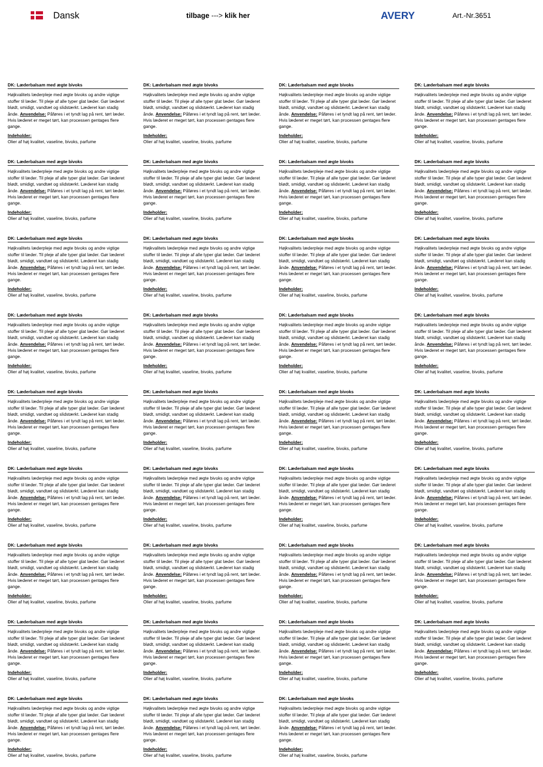Dansk
tilbage ---> klik her
AVERY
Art.-Nr.3651
DK: Læderbalsam med ægte bivoks
Højkvalitets læderpleje med ægte bivoks og andre vigtige stoffer til læder. Til pleje af alle typer glat læder. Gør læderet blødt, smidigt, vandtæt og slidstærkt. Læderet kan stadig ånde. Anvendelse: Påføres i et tyndt lag på rent, tørt læder. Hvis læderet er meget tørt, kan processen gentages flere gange.
Indeholder:
Olier af høj kvalitet, vaseline, bivoks, parfume
DK: Læderbalsam med ægte bivoks
Højkvalitets læderpleje med ægte bivoks og andre vigtige stoffer til læder. Til pleje af alle typer glat læder. Gør læderet blødt, smidigt, vandtæt og slidstærkt. Læderet kan stadig ånde. Anvendelse: Påføres i et tyndt lag på rent, tørt læder. Hvis læderet er meget tørt, kan processen gentages flere gange.
Indeholder:
Olier af høj kvalitet, vaseline, bivoks, parfume
DK: Læderbalsam med ægte bivoks
Højkvalitets læderpleje med ægte bivoks og andre vigtige stoffer til læder. Til pleje af alle typer glat læder. Gør læderet blødt, smidigt, vandtæt og slidstærkt. Læderet kan stadig ånde. Anvendelse: Påføres i et tyndt lag på rent, tørt læder. Hvis læderet er meget tørt, kan processen gentages flere gange.
Indeholder:
Olier af høj kvalitet, vaseline, bivoks, parfume
DK: Læderbalsam med ægte bivoks
Højkvalitets læderpleje med ægte bivoks og andre vigtige stoffer til læder. Til pleje af alle typer glat læder. Gør læderet blødt, smidigt, vandtæt og slidstærkt. Læderet kan stadig ånde. Anvendelse: Påføres i et tyndt lag på rent, tørt læder. Hvis læderet er meget tørt, kan processen gentages flere gange.
Indeholder:
Olier af høj kvalitet, vaseline, bivoks, parfume
DK: Læderbalsam med ægte bivoks
Højkvalitets læderpleje med ægte bivoks og andre vigtige stoffer til læder. Til pleje af alle typer glat læder. Gør læderet blødt, smidigt, vandtæt og slidstærkt. Læderet kan stadig ånde. Anvendelse: Påføres i et tyndt lag på rent, tørt læder. Hvis læderet er meget tørt, kan processen gentages flere gange.
Indeholder:
Olier af høj kvalitet, vaseline, bivoks, parfume
DK: Læderbalsam med ægte bivoks
Højkvalitets læderpleje med ægte bivoks og andre vigtige stoffer til læder. Til pleje af alle typer glat læder. Gør læderet blødt, smidigt, vandtæt og slidstærkt. Læderet kan stadig ånde. Anvendelse: Påføres i et tyndt lag på rent, tørt læder. Hvis læderet er meget tørt, kan processen gentages flere gange.
Indeholder:
Olier af høj kvalitet, vaseline, bivoks, parfume
DK: Læderbalsam med ægte bivoks
Højkvalitets læderpleje med ægte bivoks og andre vigtige stoffer til læder. Til pleje af alle typer glat læder. Gør læderet blødt, smidigt, vandtæt og slidstærkt. Læderet kan stadig ånde. Anvendelse: Påføres i et tyndt lag på rent, tørt læder. Hvis læderet er meget tørt, kan processen gentages flere gange.
Indeholder:
Olier af høj kvalitet, vaseline, bivoks, parfume
DK: Læderbalsam med ægte bivoks
Højkvalitets læderpleje med ægte bivoks og andre vigtige stoffer til læder. Til pleje af alle typer glat læder. Gør læderet blødt, smidigt, vandtæt og slidstærkt. Læderet kan stadig ånde. Anvendelse: Påføres i et tyndt lag på rent, tørt læder. Hvis læderet er meget tørt, kan processen gentages flere gange.
Indeholder:
Olier af høj kvalitet, vaseline, bivoks, parfume
DK: Læderbalsam med ægte bivoks
Højkvalitets læderpleje med ægte bivoks og andre vigtige stoffer til læder. Til pleje af alle typer glat læder. Gør læderet blødt, smidigt, vandtæt og slidstærkt. Læderet kan stadig ånde. Anvendelse: Påføres i et tyndt lag på rent, tørt læder. Hvis læderet er meget tørt, kan processen gentages flere gange.
Indeholder:
Olier af høj kvalitet, vaseline, bivoks, parfume
DK: Læderbalsam med ægte bivoks
Højkvalitets læderpleje med ægte bivoks og andre vigtige stoffer til læder. Til pleje af alle typer glat læder. Gør læderet blødt, smidigt, vandtæt og slidstærkt. Læderet kan stadig ånde. Anvendelse: Påføres i et tyndt lag på rent, tørt læder. Hvis læderet er meget tørt, kan processen gentages flere gange.
Indeholder:
Olier af høj kvalitet, vaseline, bivoks, parfume
DK: Læderbalsam med ægte bivoks
Højkvalitets læderpleje med ægte bivoks og andre vigtige stoffer til læder. Til pleje af alle typer glat læder. Gør læderet blødt, smidigt, vandtæt og slidstærkt. Læderet kan stadig ånde. Anvendelse: Påføres i et tyndt lag på rent, tørt læder. Hvis læderet er meget tørt, kan processen gentages flere gange.
Indeholder:
Olier af høj kvalitet, vaseline, bivoks, parfume
DK: Læderbalsam med ægte bivoks
Højkvalitets læderpleje med ægte bivoks og andre vigtige stoffer til læder. Til pleje af alle typer glat læder. Gør læderet blødt, smidigt, vandtæt og slidstærkt. Læderet kan stadig ånde. Anvendelse: Påføres i et tyndt lag på rent, tørt læder. Hvis læderet er meget tørt, kan processen gentages flere gange.
Indeholder:
Olier af høj kvalitet, vaseline, bivoks, parfume
DK: Læderbalsam med ægte bivoks
Højkvalitets læderpleje med ægte bivoks og andre vigtige stoffer til læder. Til pleje af alle typer glat læder. Gør læderet blødt, smidigt, vandtæt og slidstærkt. Læderet kan stadig ånde. Anvendelse: Påføres i et tyndt lag på rent, tørt læder. Hvis læderet er meget tørt, kan processen gentages flere gange.
Indeholder:
Olier af høj kvalitet, vaseline, bivoks, parfume
DK: Læderbalsam med ægte bivoks
Højkvalitets læderpleje med ægte bivoks og andre vigtige stoffer til læder. Til pleje af alle typer glat læder. Gør læderet blødt, smidigt, vandtæt og slidstærkt. Læderet kan stadig ånde. Anvendelse: Påføres i et tyndt lag på rent, tørt læder. Hvis læderet er meget tørt, kan processen gentages flere gange.
Indeholder:
Olier af høj kvalitet, vaseline, bivoks, parfume
DK: Læderbalsam med ægte bivoks
Højkvalitets læderpleje med ægte bivoks og andre vigtige stoffer til læder. Til pleje af alle typer glat læder. Gør læderet blødt, smidigt, vandtæt og slidstærkt. Læderet kan stadig ånde. Anvendelse: Påføres i et tyndt lag på rent, tørt læder. Hvis læderet er meget tørt, kan processen gentages flere gange.
Indeholder:
Olier af høj kvalitet, vaseline, bivoks, parfume
DK: Læderbalsam med ægte bivoks
Højkvalitets læderpleje med ægte bivoks og andre vigtige stoffer til læder. Til pleje af alle typer glat læder. Gør læderet blødt, smidigt, vandtæt og slidstærkt. Læderet kan stadig ånde. Anvendelse: Påføres i et tyndt lag på rent, tørt læder. Hvis læderet er meget tørt, kan processen gentages flere gange.
Indeholder:
Olier af høj kvalitet, vaseline, bivoks, parfume
DK: Læderbalsam med ægte bivoks
Højkvalitets læderpleje med ægte bivoks og andre vigtige stoffer til læder. Til pleje af alle typer glat læder. Gør læderet blødt, smidigt, vandtæt og slidstærkt. Læderet kan stadig ånde. Anvendelse: Påføres i et tyndt lag på rent, tørt læder. Hvis læderet er meget tørt, kan processen gentages flere gange.
Indeholder:
Olier af høj kvalitet, vaseline, bivoks, parfume
DK: Læderbalsam med ægte bivoks
Højkvalitets læderpleje med ægte bivoks og andre vigtige stoffer til læder. Til pleje af alle typer glat læder. Gør læderet blødt, smidigt, vandtæt og slidstærkt. Læderet kan stadig ånde. Anvendelse: Påføres i et tyndt lag på rent, tørt læder. Hvis læderet er meget tørt, kan processen gentages flere gange.
Indeholder:
Olier af høj kvalitet, vaseline, bivoks, parfume
DK: Læderbalsam med ægte bivoks
Højkvalitets læderpleje med ægte bivoks og andre vigtige stoffer til læder. Til pleje af alle typer glat læder. Gør læderet blødt, smidigt, vandtæt og slidstærkt. Læderet kan stadig ånde. Anvendelse: Påføres i et tyndt lag på rent, tørt læder. Hvis læderet er meget tørt, kan processen gentages flere gange.
Indeholder:
Olier af høj kvalitet, vaseline, bivoks, parfume
DK: Læderbalsam med ægte bivoks
Højkvalitets læderpleje med ægte bivoks og andre vigtige stoffer til læder. Til pleje af alle typer glat læder. Gør læderet blødt, smidigt, vandtæt og slidstærkt. Læderet kan stadig ånde. Anvendelse: Påføres i et tyndt lag på rent, tørt læder. Hvis læderet er meget tørt, kan processen gentages flere gange.
Indeholder:
Olier af høj kvalitet, vaseline, bivoks, parfume
DK: Læderbalsam med ægte bivoks
Højkvalitets læderpleje med ægte bivoks og andre vigtige stoffer til læder. Til pleje af alle typer glat læder. Gør læderet blødt, smidigt, vandtæt og slidstærkt. Læderet kan stadig ånde. Anvendelse: Påføres i et tyndt lag på rent, tørt læder. Hvis læderet er meget tørt, kan processen gentages flere gange.
Indeholder:
Olier af høj kvalitet, vaseline, bivoks, parfume
DK: Læderbalsam med ægte bivoks
Højkvalitets læderpleje med ægte bivoks og andre vigtige stoffer til læder. Til pleje af alle typer glat læder. Gør læderet blødt, smidigt, vandtæt og slidstærkt. Læderet kan stadig ånde. Anvendelse: Påføres i et tyndt lag på rent, tørt læder. Hvis læderet er meget tørt, kan processen gentages flere gange.
Indeholder:
Olier af høj kvalitet, vaseline, bivoks, parfume
DK: Læderbalsam med ægte bivoks
Højkvalitets læderpleje med ægte bivoks og andre vigtige stoffer til læder. Til pleje af alle typer glat læder. Gør læderet blødt, smidigt, vandtæt og slidstærkt. Læderet kan stadig ånde. Anvendelse: Påføres i et tyndt lag på rent, tørt læder. Hvis læderet er meget tørt, kan processen gentages flere gange.
Indeholder:
Olier af høj kvalitet, vaseline, bivoks, parfume
DK: Læderbalsam med ægte bivoks
Højkvalitets læderpleje med ægte bivoks og andre vigtige stoffer til læder. Til pleje af alle typer glat læder. Gør læderet blødt, smidigt, vandtæt og slidstærkt. Læderet kan stadig ånde. Anvendelse: Påføres i et tyndt lag på rent, tørt læder. Hvis læderet er meget tørt, kan processen gentages flere gange.
Indeholder:
Olier af høj kvalitet, vaseline, bivoks, parfume
DK: Læderbalsam med ægte bivoks
Højkvalitets læderpleje med ægte bivoks og andre vigtige stoffer til læder. Til pleje af alle typer glat læder. Gør læderet blødt, smidigt, vandtæt og slidstærkt. Læderet kan stadig ånde. Anvendelse: Påføres i et tyndt lag på rent, tørt læder. Hvis læderet er meget tørt, kan processen gentages flere gange.
Indeholder:
Olier af høj kvalitet, vaseline, bivoks, parfume
DK: Læderbalsam med ægte bivoks
Højkvalitets læderpleje med ægte bivoks og andre vigtige stoffer til læder. Til pleje af alle typer glat læder. Gør læderet blødt, smidigt, vandtæt og slidstærkt. Læderet kan stadig ånde. Anvendelse: Påføres i et tyndt lag på rent, tørt læder. Hvis læderet er meget tørt, kan processen gentages flere gange.
Indeholder:
Olier af høj kvalitet, vaseline, bivoks, parfume
DK: Læderbalsam med ægte bivoks
Højkvalitets læderpleje med ægte bivoks og andre vigtige stoffer til læder. Til pleje af alle typer glat læder. Gør læderet blødt, smidigt, vandtæt og slidstærkt. Læderet kan stadig ånde. Anvendelse: Påføres i et tyndt lag på rent, tørt læder. Hvis læderet er meget tørt, kan processen gentages flere gange.
Indeholder:
Olier af høj kvalitet, vaseline, bivoks, parfume
DK: Læderbalsam med ægte bivoks
Højkvalitets læderpleje med ægte bivoks og andre vigtige stoffer til læder. Til pleje af alle typer glat læder. Gør læderet blødt, smidigt, vandtæt og slidstærkt. Læderet kan stadig ånde. Anvendelse: Påføres i et tyndt lag på rent, tørt læder. Hvis læderet er meget tørt, kan processen gentages flere gange.
Indeholder:
Olier af høj kvalitet, vaseline, bivoks, parfume
DK: Læderbalsam med ægte bivoks
Højkvalitets læderpleje med ægte bivoks og andre vigtige stoffer til læder. Til pleje af alle typer glat læder. Gør læderet blødt, smidigt, vandtæt og slidstærkt. Læderet kan stadig ånde. Anvendelse: Påføres i et tyndt lag på rent, tørt læder. Hvis læderet er meget tørt, kan processen gentages flere gange.
Indeholder:
Olier af høj kvalitet, vaseline, bivoks, parfume
DK: Læderbalsam med ægte bivoks
Højkvalitets læderpleje med ægte bivoks og andre vigtige stoffer til læder. Til pleje af alle typer glat læder. Gør læderet blødt, smidigt, vandtæt og slidstærkt. Læderet kan stadig ånde. Anvendelse: Påføres i et tyndt lag på rent, tørt læder. Hvis læderet er meget tørt, kan processen gentages flere gange.
Indeholder:
Olier af høj kvalitet, vaseline, bivoks, parfume
DK: Læderbalsam med ægte bivoks
Højkvalitets læderpleje med ægte bivoks og andre vigtige stoffer til læder. Til pleje af alle typer glat læder. Gør læderet blødt, smidigt, vandtæt og slidstærkt. Læderet kan stadig ånde. Anvendelse: Påføres i et tyndt lag på rent, tørt læder. Hvis læderet er meget tørt, kan processen gentages flere gange.
Indeholder:
Olier af høj kvalitet, vaseline, bivoks, parfume
DK: Læderbalsam med ægte bivoks
Højkvalitets læderpleje med ægte bivoks og andre vigtige stoffer til læder. Til pleje af alle typer glat læder. Gør læderet blødt, smidigt, vandtæt og slidstærkt. Læderet kan stadig ånde. Anvendelse: Påføres i et tyndt lag på rent, tørt læder. Hvis læderet er meget tørt, kan processen gentages flere gange.
Indeholder:
Olier af høj kvalitet, vaseline, bivoks, parfume
DK: Læderbalsam med ægte bivoks
Højkvalitets læderpleje med ægte bivoks og andre vigtige stoffer til læder. Til pleje af alle typer glat læder. Gør læderet blødt, smidigt, vandtæt og slidstærkt. Læderet kan stadig ånde. Anvendelse: Påføres i et tyndt lag på rent, tørt læder. Hvis læderet er meget tørt, kan processen gentages flere gange.
Indeholder:
Olier af høj kvalitet, vaseline, bivoks, parfume
DK: Læderbalsam med ægte bivoks
Højkvalitets læderpleje med ægte bivoks og andre vigtige stoffer til læder. Til pleje af alle typer glat læder. Gør læderet blødt, smidigt, vandtæt og slidstærkt. Læderet kan stadig ånde. Anvendelse: Påføres i et tyndt lag på rent, tørt læder. Hvis læderet er meget tørt, kan processen gentages flere gange.
Indeholder:
Olier af høj kvalitet, vaseline, bivoks, parfume
DK: Læderbalsam med ægte bivoks
Højkvalitets læderpleje med ægte bivoks og andre vigtige stoffer til læder. Til pleje af alle typer glat læder. Gør læderet blødt, smidigt, vandtæt og slidstærkt. Læderet kan stadig ånde. Anvendelse: Påføres i et tyndt lag på rent, tørt læder. Hvis læderet er meget tørt, kan processen gentages flere gange.
Indeholder:
Olier af høj kvalitet, vaseline, bivoks, parfume